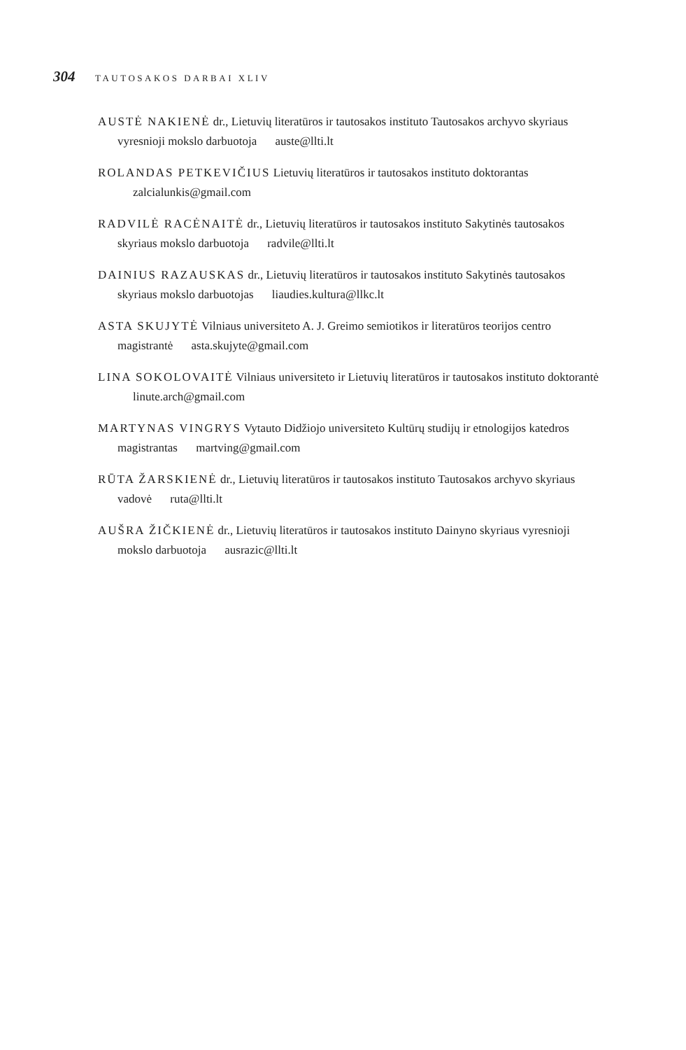304 TAUTOSAKOS DARBAI XLIV
AUSTĖ NAKIENĖ dr., Lietuvių literatūros ir tautosakos instituto Tautosakos archyvo skyriaus vyresnioji mokslo darbuotoja auste@llti.lt
ROLANDAS PETKEVIČIUS Lietuvių literatūros ir tautosakos instituto doktorantas zalcialunkis@gmail.com
RADVILĖ RACĖNAITĖ dr., Lietuvių literatūros ir tautosakos instituto Sakytinės tautosakos skyriaus mokslo darbuotoja radvile@llti.lt
DAINIUS RAZAUSKAS dr., Lietuvių literatūros ir tautosakos instituto Sakytinės tautosakos skyriaus mokslo darbuotojas liaudies.kultura@llkc.lt
ASTA SKUJYTĖ Vilniaus universiteto A. J. Greimo semiotikos ir literatūros teorijos centro magistrantė asta.skujyte@gmail.com
LINA SOKOLOVAITĖ Vilniaus universiteto ir Lietuvių literatūros ir tautosakos instituto doktorantė linute.arch@gmail.com
MARTYNAS VINGRYS Vytauto Didžiojo universiteto Kultūrų studijų ir etnologijos katedros magistrantas martving@gmail.com
RŪTA ŽARSKIENĖ dr., Lietuvių literatūros ir tautosakos instituto Tautosakos archyvo skyriaus vadovė ruta@llti.lt
AUŠRA ŽIČKIENĖ dr., Lietuvių literatūros ir tautosakos instituto Dainyno skyriaus vyresnioji mokslo darbuotoja ausrazic@llti.lt